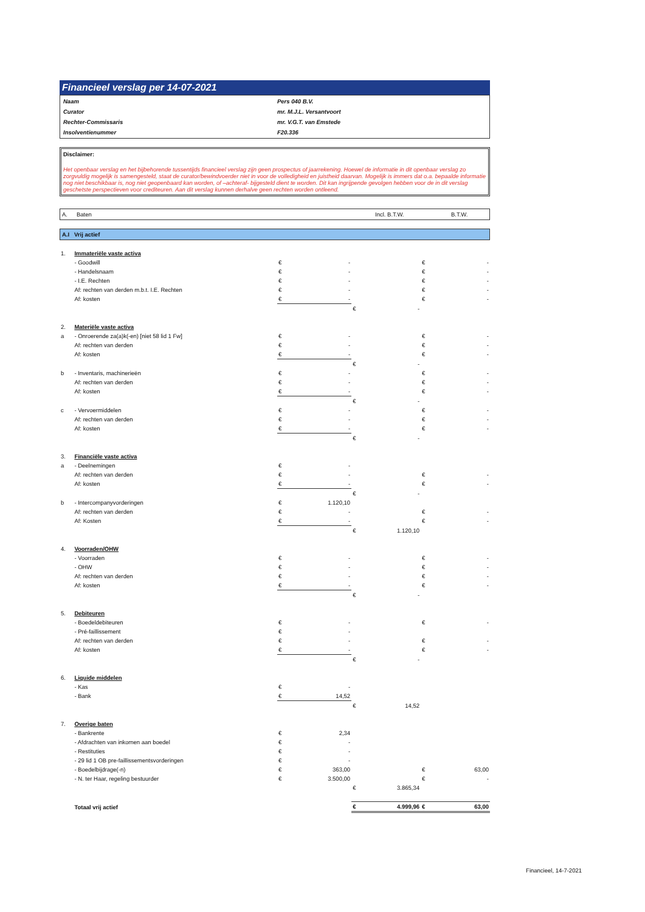Financieel verslag per 14-07-2021
| Naam | Pers 040 B.V. |
| Curator | mr. M.J.L. Versantvoort |
| Rechter-Commissaris | mr. V.G.T. van Emstede |
| Insolventienummer | F20.336 |
Disclaimer:
Het openbaar verslag en het bijbehorende tussentijds financieel verslag zijn geen prospectus of jaarrekening. Hoewel de informatie in dit openbaar verslag zo zorgvuldig mogelijk is samengesteld, staat de curator/bewindvoerder niet in voor de volledigheid en juistheid daarvan. Mogelijk is immers dat o.a. bepaalde informatie nog niet beschikbaar is, nog niet geopenbaard kan worden, of –achteraf- bijgesteld dient te worden. Dit kan ingrijpende gevolgen hebben voor de in dit verslag geschetste perspectieven voor crediteuren. Aan dit verslag kunnen derhalve geen rechten worden ontleend.
A. Baten Incl. B.T.W. B.T.W.
A.I Vrij actief
| 1. | Immateriële vaste activa | | | | | | |
| | - Goodwill | € | - | | | € | - |
| | - Handelsnaam | € | - | | | € | - |
| | - I.E. Rechten | € | - | | | € | - |
| | Af: rechten van derden m.b.t. I.E. Rechten | € | - | | | € | - |
| | Af: kosten | € | - | | | € | - |
| | | | | € | - | | |
| 2. | Materiële vaste activa | | | | | | |
| a | - Onroerende za(a)k(-en) [niet 58 lid 1 Fw] | € | - | | | € | - |
| | Af: rechten van derden | € | - | | | € | - |
| | Af: kosten | € | - | | | € | - |
| | | | | € | - | | |
| b | - Inventaris, machinerieën | € | - | | | € | - |
| | Af: rechten van derden | € | - | | | € | - |
| | Af: kosten | € | - | | | € | - |
| | | | | € | - | | |
| c | - Vervoermiddelen | € | - | | | € | - |
| | Af: rechten van derden | € | - | | | € | - |
| | Af: kosten | € | - | | | € | - |
| | | | | € | - | | |
| 3. | Financiële vaste activa | | | | | | |
| a | - Deelnemingen | € | - | | | | |
| | Af: rechten van derden | € | - | | | € | - |
| | Af: kosten | € | - | | | € | - |
| | | | | € | - | | |
| b | - Intercompanyvorderingen | € | 1.120,10 | | | | |
| | Af: rechten van derden | € | - | | | € | - |
| | Af: Kosten | € | - | | | € | - |
| | | | | € | 1.120,10 | | |
| 4. | Voorraden/OHW | | | | | | |
| | - Voorraden | € | - | | | € | - |
| | - OHW | € | - | | | € | - |
| | Af: rechten van derden | € | - | | | € | - |
| | Af: kosten | € | - | | | € | - |
| | | | | € | - | | |
| 5. | Debiteuren | | | | | | |
| | - Boedeldebiteuren | € | - | | | € | - |
| | - Pré-faillissement | € | - | | | | |
| | Af: rechten van derden | € | - | | | € | - |
| | Af: kosten | € | - | | | € | - |
| | | | | € | - | | |
| 6. | Liquide middelen | | | | | | |
| | - Kas | € | - | | | | |
| | - Bank | € | 14,52 | | | | |
| | | | | € | 14,52 | | |
| 7. | Overige baten | | | | | | |
| | - Bankrente | € | 2,34 | | | | |
| | - Afdrachten van inkomen aan boedel | € | - | | | | |
| | - Restituties | € | - | | | | |
| | - 29 lid 1 OB pre-faillissementsvorderingen | € | - | | | | |
| | - Boedelbijdrage(-n) | € | 363,00 | | | € | 63,00 |
| | - N. ter Haar, regeling bestuurder | € | 3.500,00 | | | € | - |
| | | | | € | 3.865,34 | | |
| | Totaal vrij actief | | | € | 4.999,96 | € | 63,00 |
Financieel, 14-7-2021